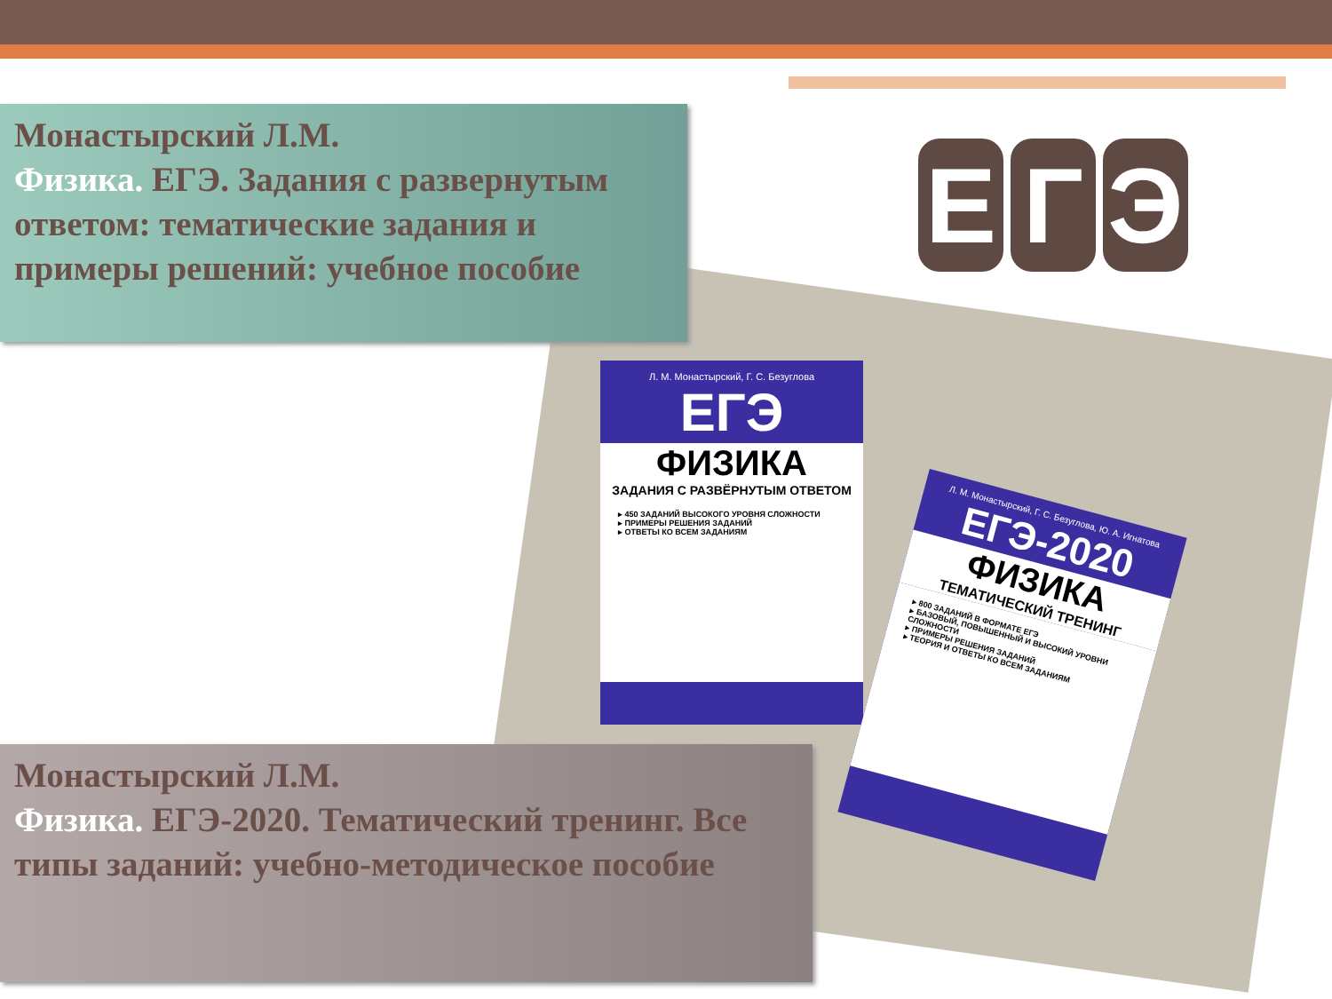Л. М. Монастырский, Г. С. Безуглова
ЕГЭ
ФИЗИКА
ЗАДАНИЯ С РАЗВЁРНУТЫМ ОТВЕТОМ
▸ 450 ЗАДАНИЙ ВЫСОКОГО УРОВНЯ СЛОЖНОСТИ
▸ ПРИМЕРЫ РЕШЕНИЯ ЗАДАНИЙ
▸ ОТВЕТЫ КО ВСЕМ ЗАДАНИЯМ
Л. М. Монастырский, Г. С. Безуглова, Ю. А. Игнатова
ЕГЭ-2020
ФИЗИКА
ТЕМАТИЧЕСКИЙ ТРЕНИНГ
▸ 800 ЗАДАНИЙ В ФОРМАТЕ ЕГЭ
▸ БАЗОВЫЙ, ПОВЫШЕННЫЙ И ВЫСОКИЙ УРОВНИ СЛОЖНОСТИ
▸ ПРИМЕРЫ РЕШЕНИЯ ЗАДАНИЙ
▸ ТЕОРИЯ И ОТВЕТЫ КО ВСЕМ ЗАДАНИЯМ
Монастырский Л.М.
Физика. ЕГЭ. Задания с развернутым ответом: тематические задания и примеры решений: учебное пособие
Е Г Э
Монастырский Л.М.
Физика. ЕГЭ-2020. Тематический тренинг. Все типы заданий: учебно-методическое пособие